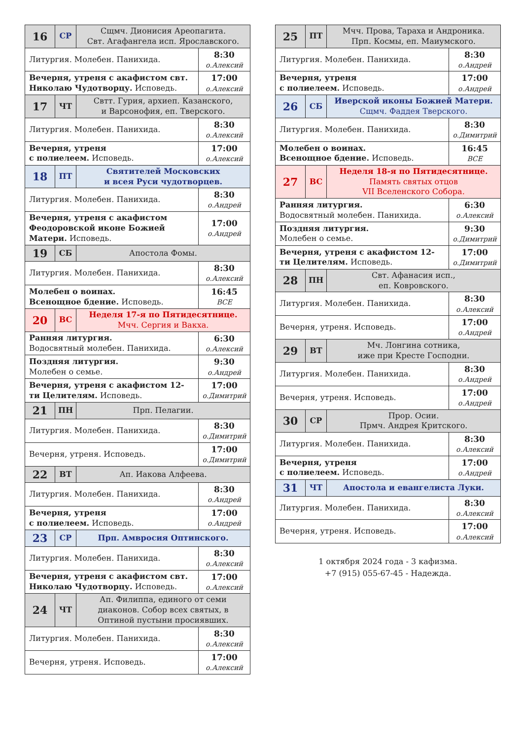| 16 | СР | Сщмч. Дионисия Ареопагита. Свт. Агафангела исп. Ярославского. | |
| Литургия. Молебен. Панихида. | | | 8:30 о.Алексий |
| Вечерня, утреня с акафистом свт. Николаю Чудотворцу. Исповедь. | | | 17:00 о.Алексий |
| 17 | ЧТ | Свтт. Гурия, архиеп. Казанского, и Варсонофия, еп. Тверского. | |
| Литургия. Молебен. Панихида. | | | 8:30 о.Алексий |
| Вечерня, утреня с полиелеем. Исповедь. | | | 17:00 о.Алексий |
| 18 | ПТ | Святителей Московских и всея Руси чудотворцев. | |
| Литургия. Молебен. Панихида. | | | 8:30 о.Андрей |
| Вечерня, утреня с акафистом Феодоровской иконе Божией Матери. Исповедь. | | | 17:00 о.Андрей |
| 19 | СБ | Апостола Фомы. | |
| Литургия. Молебен. Панихида. | | | 8:30 о.Алексий |
| Молебен о воинах. Всенощное бдение. Исповедь. | | | 16:45 ВСЕ |
| 20 | ВС | Неделя 17-я по Пятидесятнице. Мчч. Сергия и Вакха. | |
| Ранняя литургия. Водосвятный молебен. Панихида. | | | 6:30 о.Алексий |
| Поздняя литургия. Молебен о семье. | | | 9:30 о.Андрей |
| Вечерня, утреня с акафистом 12-ти Целителям. Исповедь. | | | 17:00 о.Димитрий |
| 21 | ПН | Прп. Пелагии. | |
| Литургия. Молебен. Панихида. | | | 8:30 о.Димитрий |
| Вечерня, утреня. Исповедь. | | | 17:00 о.Димитрий |
| 22 | ВТ | Ап. Иакова Алфеева. | |
| Литургия. Молебен. Панихида. | | | 8:30 о.Андрей |
| Вечерня, утреня с полиелеем. Исповедь. | | | 17:00 о.Андрей |
| 23 | СР | Прп. Амвросия Оптинского. | |
| Литургия. Молебен. Панихида. | | | 8:30 о.Алексий |
| Вечерня, утреня с акафистом свт. Николаю Чудотворцу. Исповедь. | | | 17:00 о.Алексий |
| 24 | ЧТ | Ап. Филиппа, единого от семи диаконов. Собор всех святых, в Оптиной пустыни просиявших. | |
| Литургия. Молебен. Панихида. | | | 8:30 о.Алексий |
| Вечерня, утреня. Исповедь. | | | 17:00 о.Алексий |
| 25 | ПТ | Мчч. Прова, Тараха и Андроника. Прп. Космы, еп. Маиумского. | |
| Литургия. Молебен. Панихида. | | | 8:30 о.Андрей |
| Вечерня, утреня с полиелеем. Исповедь. | | | 17:00 о.Андрей |
| 26 | СБ | Иверской иконы Божией Матери. Сщмч. Фаддея Тверского. | |
| Литургия. Молебен. Панихида. | | | 8:30 о.Димитрий |
| Молебен о воинах. Всенощное бдение. Исповедь. | | | 16:45 ВСЕ |
| 27 | ВС | Неделя 18-я по Пятидесятнице. Память святых отцов VII Вселенского Собора. | |
| Ранняя литургия. Водосвятный молебен. Панихида. | | | 6:30 о.Алексий |
| Поздняя литургия. Молебен о семье. | | | 9:30 о.Димитрий |
| Вечерня, утреня с акафистом 12-ти Целителям. Исповедь. | | | 17:00 о.Димитрий |
| 28 | ПН | Свт. Афанасия исп., еп. Ковровского. | |
| Литургия. Молебен. Панихида. | | | 8:30 о.Алексий |
| Вечерня, утреня. Исповедь. | | | 17:00 о.Андрей |
| 29 | ВТ | Мч. Лонгина сотника, иже при Кресте Господни. | |
| Литургия. Молебен. Панихида. | | | 8:30 о.Андрей |
| Вечерня, утреня. Исповедь. | | | 17:00 о.Андрей |
| 30 | СР | Прор. Осии. Прмч. Андрея Критского. | |
| Литургия. Молебен. Панихида. | | | 8:30 о.Алексий |
| Вечерня, утреня с полиелеем. Исповедь. | | | 17:00 о.Андрей |
| 31 | ЧТ | Апостола и евангелиста Луки. | |
| Литургия. Молебен. Панихида. | | | 8:30 о.Алексий |
| Вечерня, утреня. Исповедь. | | | 17:00 о.Алексий |
1 октября 2024 года - 3 кафизма.
+7 (915) 055-67-45 - Надежда.